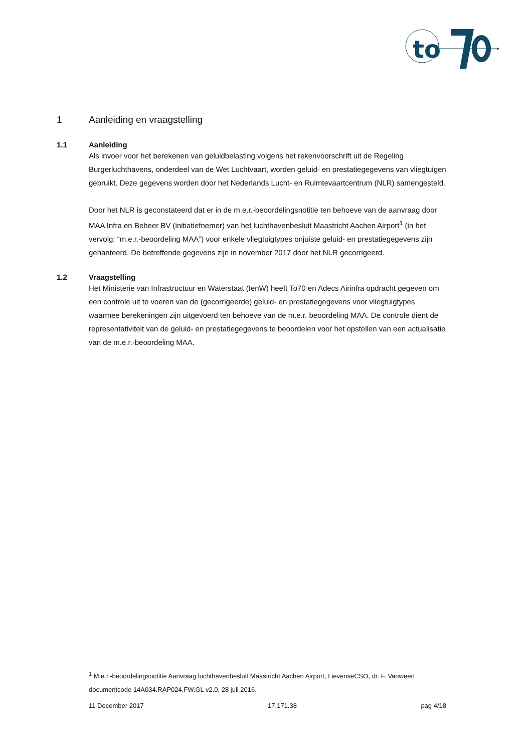to
1 Aanleiding en vraagstelling
1.1 Aanleiding
Als invoer voor het berekenen van geluidbelasting volgens het rekenvoorschrift uit de Regeling Burgerluchthavens, onderdeel van de Wet Luchtvaart, worden geluid- en prestatiegegevens van vliegtuigen gebruikt. Deze gegevens worden door het Nederlands Lucht- en Ruimtevaartcentrum (NLR) samengesteld.
Door het NLR is geconstateerd dat er in de m.e.r.-beoordelingsnotitie ten behoeve van de aanvraag door MAA Infra en Beheer BV (initiatiefnemer) van het luchthavenbesluit Maastricht Aachen Airport<sup>1</sup> (in het vervolg: “m.e.r.-beoordeling MAA”) voor enkele vliegtuigtypes onjuiste geluid- en prestatiegegevens zijn gehanteerd. De betreffende gegevens zijn in november 2017 door het NLR gecorrigeerd.
1.2 Vraagstelling
Het Ministerie van Infrastructuur en Waterstaat (IenW) heeft To70 en Adecs Airinfra opdracht gegeven om een controle uit te voeren van de (gecorrigeerde) geluid- en prestatiegegevens voor vliegtuigtypes waarmee berekeningen zijn uitgevoerd ten behoeve van de m.e.r. beoordeling MAA. De controle dient de representativiteit van de geluid- en prestatiegegevens te beoordelen voor het opstellen van een actualisatie van de m.e.r.-beoordeling MAA.
<sup>1</sup> M.e.r.-beoordelingsnotitie Aanvraag luchthavenbesluit Maastricht Aachen Airport, LievenseCSO, dr. F. Vanweert documentcode 14A034.RAP024.FW.GL v2.0, 28 juli 2016.
11 December 2017 17.171.38 pag 4/18